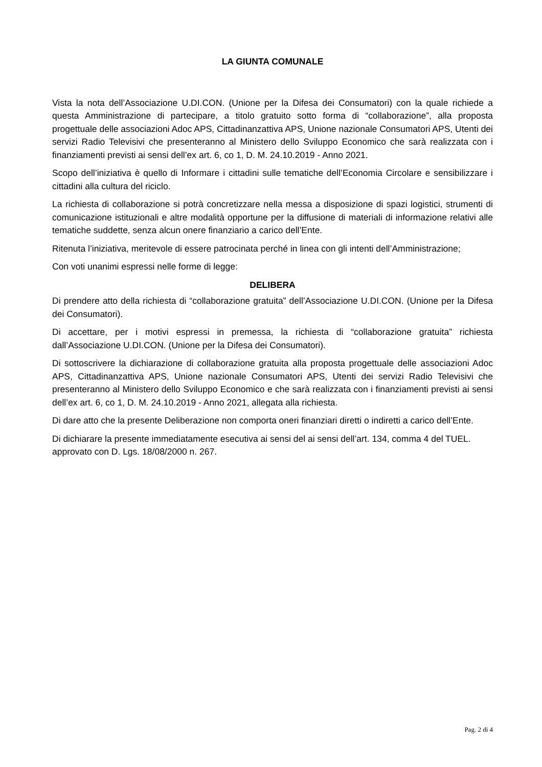LA GIUNTA COMUNALE
Vista la nota dell’Associazione U.DI.CON. (Unione per la Difesa dei Consumatori) con la quale richiede a questa Amministrazione di partecipare, a titolo gratuito sotto forma di “collaborazione”, alla proposta progettuale delle associazioni Adoc APS, Cittadinanzattiva APS, Unione nazionale Consumatori APS, Utenti dei servizi Radio Televisivi che presenteranno al Ministero dello Sviluppo Economico che sarà realizzata con i finanziamenti previsti ai sensi dell’ex art. 6, co 1, D. M. 24.10.2019 - Anno 2021.
Scopo dell’iniziativa è quello di Informare i cittadini sulle tematiche dell’Economia Circolare e sensibilizzare i cittadini alla cultura del riciclo.
La richiesta di collaborazione si potrà concretizzare nella messa a disposizione di spazi logistici, strumenti di comunicazione istituzionali e altre modalità opportune per la diffusione di materiali di informazione relativi alle tematiche suddette, senza alcun onere finanziario a carico dell’Ente.
Ritenuta l’iniziativa, meritevole di essere patrocinata perché in linea con gli intenti dell’Amministrazione;
Con voti unanimi espressi nelle forme di legge:
DELIBERA
Di prendere atto della richiesta di “collaborazione gratuita” dell’Associazione U.DI.CON. (Unione per la Difesa dei Consumatori).
Di accettare, per i motivi espressi in premessa, la richiesta di “collaborazione gratuita” richiesta dall’Associazione U.DI.CON. (Unione per la Difesa dei Consumatori).
Di sottoscrivere la dichiarazione di collaborazione gratuita alla proposta progettuale delle associazioni Adoc APS, Cittadinanzattiva APS, Unione nazionale Consumatori APS, Utenti dei servizi Radio Televisivi che presenteranno al Ministero dello Sviluppo Economico e che sarà realizzata con i finanziamenti previsti ai sensi dell’ex art. 6, co 1, D. M. 24.10.2019 - Anno 2021, allegata alla richiesta.
Di dare atto che la presente Deliberazione non comporta oneri finanziari diretti o indiretti a carico dell’Ente.
Di dichiarare la presente immediatamente esecutiva ai sensi del ai sensi dell’art. 134, comma 4 del TUEL.
approvato con D. Lgs. 18/08/2000 n. 267.
Pag. 2 di 4